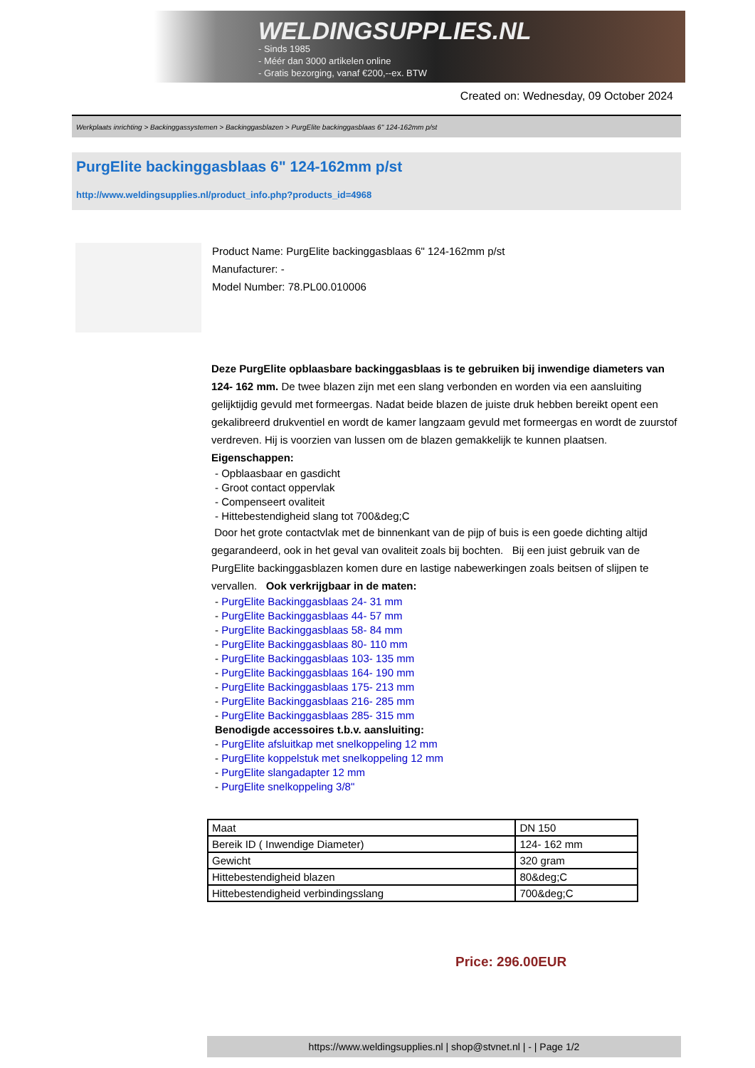WELDINGSUPPLIES.NL
- Sinds 1985
- Méér dan 3000 artikelen online
- Gratis bezorging, vanaf €200,--ex. BTW
Created on: Wednesday, 09 October 2024
Werkplaats inrichting > Backinggassystemen > Backinggasblazen > PurgElite backinggasblaas 6" 124-162mm p/st
PurgElite backinggasblaas 6" 124-162mm p/st
http://www.weldingsupplies.nl/product_info.php?products_id=4968
Product Name: PurgElite backinggasblaas 6" 124-162mm p/st
Manufacturer: -
Model Number: 78.PL00.010006
Deze PurgElite opblaasbare backinggasblaas is te gebruiken bij inwendige diameters van 124- 162 mm. De twee blazen zijn met een slang verbonden en worden via een aansluiting gelijktijdig gevuld met formeergas. Nadat beide blazen de juiste druk hebben bereikt opent een gekalibreerd drukventiel en wordt de kamer langzaam gevuld met formeergas en wordt de zuurstof verdreven. Hij is voorzien van lussen om de blazen gemakkelijk te kunnen plaatsen. Eigenschappen:
- Opblaasbaar en gasdicht
- Groot contact oppervlak
- Compenseert ovaliteit
- Hittebestendigheid slang tot 700&deg;C
Door het grote contactvlak met de binnenkant van de pijp of buis is een goede dichting altijd gegarandeerd, ook in het geval van ovaliteit zoals bij bochten. Bij een juist gebruik van de PurgElite backinggasblazen komen dure en lastige nabewerkingen zoals beitsen of slijpen te vervallen. Ook verkrijgbaar in de maten:
- PurgElite Backinggasblaas 24- 31 mm
- PurgElite Backinggasblaas 44- 57 mm
- PurgElite Backinggasblaas 58- 84 mm
- PurgElite Backinggasblaas 80- 110 mm
- PurgElite Backinggasblaas 103- 135 mm
- PurgElite Backinggasblaas 164- 190 mm
- PurgElite Backinggasblaas 175- 213 mm
- PurgElite Backinggasblaas 216- 285 mm
- PurgElite Backinggasblaas 285- 315 mm
Benodigde accessoires t.b.v. aansluiting:
- PurgElite afsluitkap met snelkoppeling 12 mm
- PurgElite koppelstuk met snelkoppeling 12 mm
- PurgElite slangadapter 12 mm
- PurgElite snelkoppeling 3/8"
| Maat | DN 150 |
| Bereik ID ( Inwendige Diameter) | 124- 162 mm |
| Gewicht | 320 gram |
| Hittebestendigheid blazen | 80&deg;C |
| Hittebestendigheid verbindingsslang | 700&deg;C |
Price: 296.00EUR
https://www.weldingsupplies.nl | shop@stvnet.nl | - | Page 1/2